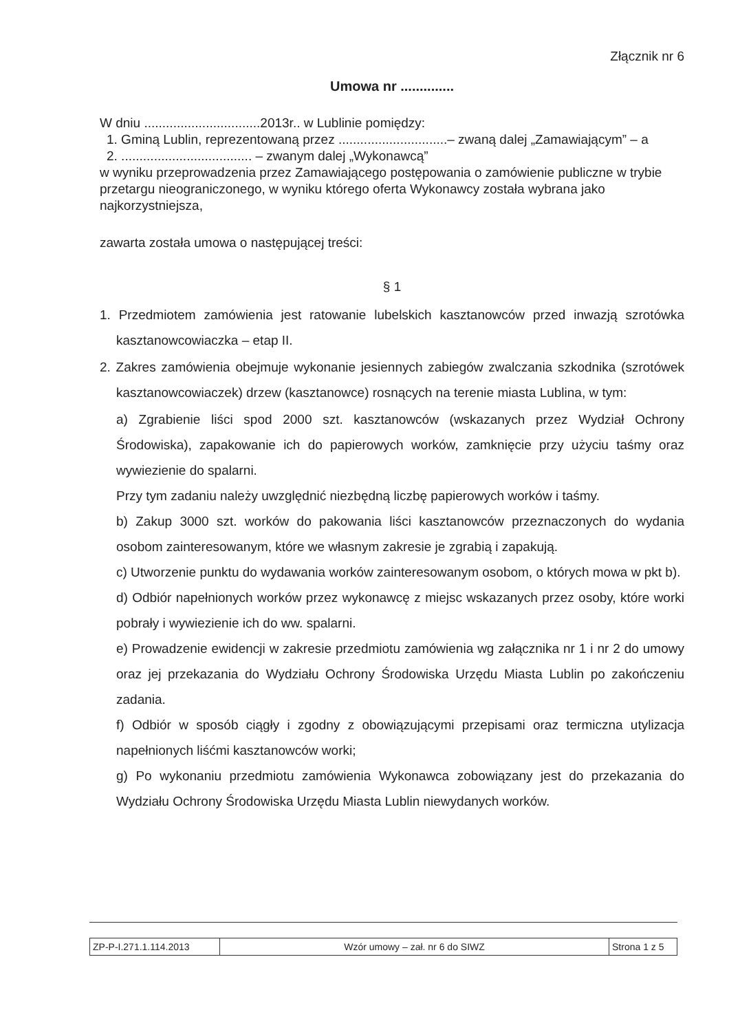Złącznik nr 6
Umowa nr ..............
W dniu ................................2013r.. w Lublinie pomiędzy:
1. Gminą Lublin, reprezentowaną przez ..............................– zwaną dalej „Zamawiającym” – a
2. .................................... – zwanym dalej „Wykonawcą”
w wyniku przeprowadzenia przez Zamawiającego postępowania o zamówienie publiczne w trybie przetargu nieograniczonego, w wyniku którego oferta Wykonawcy została wybrana jako najkorzystniejsza,
zawarta została umowa o następującej treści:
§ 1
1. Przedmiotem zamówienia jest ratowanie lubelskich kasztanowców przed inwazją szrotówka kasztanowcowiaczka – etap II.
2. Zakres zamówienia obejmuje wykonanie jesiennych zabiegów zwalczania szkodnika (szrotówek kasztanowcowiaczek) drzew (kasztanowce) rosnących na terenie miasta Lublina, w tym:
a) Zgrabienie liści spod 2000 szt. kasztanowców (wskazanych przez Wydział Ochrony Środowiska), zapakowanie ich do papierowych worków, zamknięcie przy użyciu taśmy oraz wywiezienie do spalarni.
Przy tym zadaniu należy uwzględnić niezbędną liczbę papierowych worków i taśmy.
b) Zakup 3000 szt. worków do pakowania liści kasztanowców przeznaczonych do wydania osobom zainteresowanym, które we własnym zakresie je zgrabią i zapakują.
c) Utworzenie punktu do wydawania worków zainteresowanym osobom, o których mowa w pkt b).
d) Odbiór napełnionych worków przez wykonawcę z miejsc wskazanych przez osoby, które worki pobrały i wywiezienie ich do ww. spalarni.
e) Prowadzenie ewidencji w zakresie przedmiotu zamówienia wg załącznika nr 1 i nr 2 do umowy oraz jej przekazania do Wydziału Ochrony Środowiska Urzędu Miasta Lublin po zakończeniu zadania.
f) Odbiór w sposób ciągły i zgodny z obowiązującymi przepisami oraz termiczna utylizacja napełnionych liśćmi kasztanowców worki;
g) Po wykonaniu przedmiotu zamówienia Wykonawca zobowiązany jest do przekazania do Wydziału Ochrony Środowiska Urzędu Miasta Lublin niewydanych worków.
| ZP-P-I.271.1.114.2013 | Wzór umowy – zał. nr 6 do SIWZ | Strona 1 z 5 |